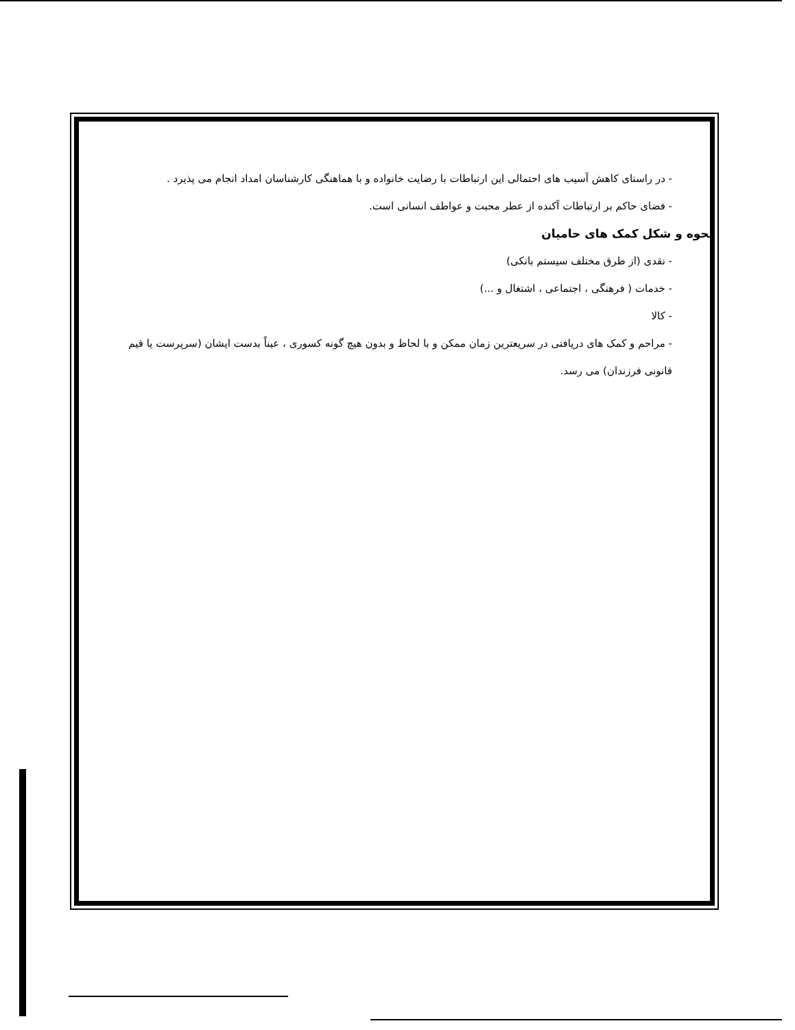- در راستای کاهش آسیب های احتمالی این ارتباطات با رضایت خانواده و با هماهنگی کارشناسان امداد انجام می پذیرد .
- فضای حاکم بر ارتباطات آکنده از عطر محبت و عواطف انسانی است.
نحوه و شکل کمک های حامیان
- نقدی (از طرق مختلف سیستم بانکی)
- خدمات ( فرهنگی ، اجتماعی ، اشتغال و ...)
- کالا
- مراحم و کمک های دریافتی در سریعترین زمان ممکن و با لحاظ و بدون هیچ گونه کسوری ، عیناً بدست ایشان (سرپرست یا قیم قانونی فرزندان) می رسد.